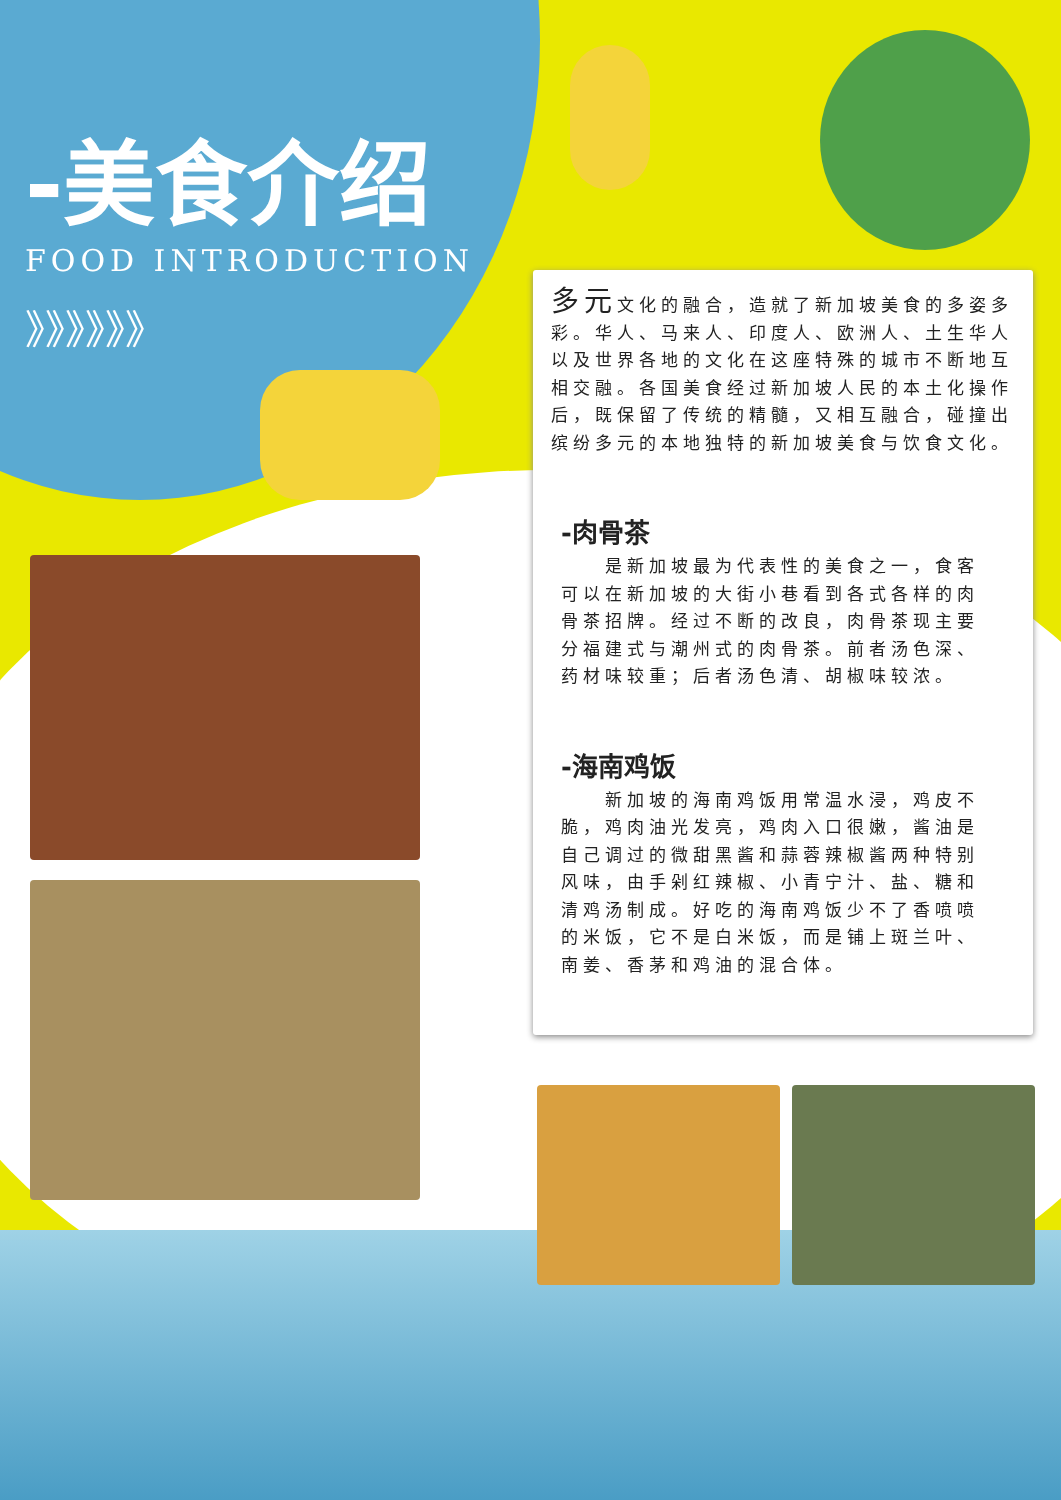-美食介绍
FOOD INTRODUCTION
》》》》》》
多元文化的融合，造就了新加坡美食的多姿多彩。华人、马来人、印度人、欧洲人、土生华人以及世界各地的文化在这座特殊的城市不断地互相交融。各国美食经过新加坡人民的本土化操作后，既保留了传统的精髓，又相互融合，碰撞出缤纷多元的本地独特的新加坡美食与饮食文化。
-肉骨茶
　　是新加坡最为代表性的美食之一，食客可以在新加坡的大街小巷看到各式各样的肉骨茶招牌。经过不断的改良，肉骨茶现主要分福建式与潮州式的肉骨茶。前者汤色深、药材味较重；后者汤色清、胡椒味较浓。
-海南鸡饭
　　新加坡的海南鸡饭用常温水浸，鸡皮不脆，鸡肉油光发亮，鸡肉入口很嫩，酱油是自己调过的微甜黑酱和蒜蓉辣椒酱两种特别风味，由手剁红辣椒、小青宁汁、盐、糖和清鸡汤制成。好吃的海南鸡饭少不了香喷喷的米饭，它不是白米饭，而是铺上斑兰叶、南姜、香茅和鸡油的混合体。